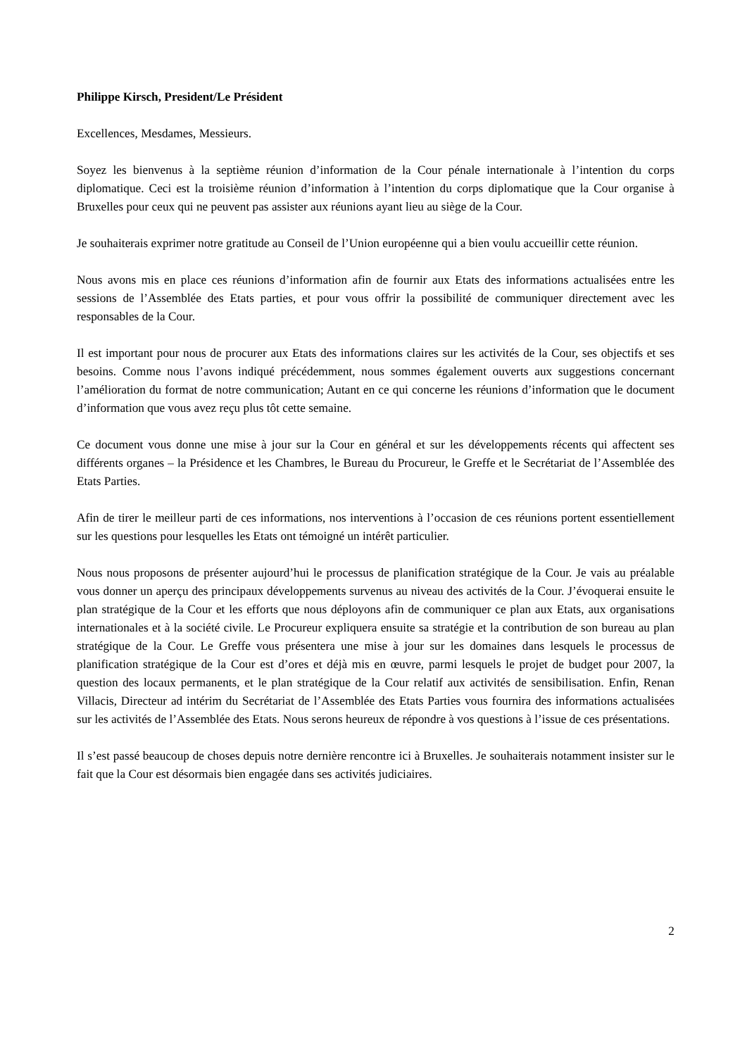Philippe Kirsch, President/Le Président
Excellences, Mesdames, Messieurs.
Soyez les bienvenus à la septième réunion d’information de la Cour pénale internationale à l’intention du corps diplomatique. Ceci est la troisième réunion d’information à l’intention du corps diplomatique que la Cour organise à Bruxelles pour ceux qui ne peuvent pas assister aux réunions ayant lieu au siège de la Cour.
Je souhaiterais exprimer notre gratitude au Conseil de l’Union européenne qui a bien voulu accueillir cette réunion.
Nous avons mis en place ces réunions d’information afin de fournir aux Etats des informations actualisées entre les sessions de l’Assemblée des Etats parties, et pour vous offrir la possibilité de communiquer directement avec les responsables de la Cour.
Il est important pour nous de procurer aux Etats des informations claires sur les activités de la Cour, ses objectifs et ses besoins. Comme nous l’avons indiqué précédemment, nous sommes également ouverts aux suggestions concernant l’amélioration du format de notre communication; Autant en ce qui concerne les réunions d’information que le document d’information que vous avez reçu plus tôt cette semaine.
Ce document vous donne une mise à jour sur la Cour en général et sur les développements récents qui affectent ses différents organes – la Présidence et les Chambres, le Bureau du Procureur, le Greffe et le Secrétariat de l’Assemblée des Etats Parties.
Afin de tirer le meilleur parti de ces informations, nos interventions à l’occasion de ces réunions portent essentiellement sur les questions pour lesquelles les Etats ont témoigné un intérêt particulier.
Nous nous proposons de présenter aujourd’hui le processus de planification stratégique de la Cour. Je vais au préalable vous donner un aperçu des principaux développements survenus au niveau des activités de la Cour. J’évoquerai ensuite le plan stratégique de la Cour et les efforts que nous déployons afin de communiquer ce plan aux Etats, aux organisations internationales et à la société civile. Le Procureur expliquera ensuite sa stratégie et la contribution de son bureau au plan stratégique de la Cour. Le Greffe vous présentera une mise à jour sur les domaines dans lesquels le processus de planification stratégique de la Cour est d’ores et déjà mis en œuvre, parmi lesquels le projet de budget pour 2007, la question des locaux permanents, et le plan stratégique de la Cour relatif aux activités de sensibilisation. Enfin, Renan Villacis, Directeur ad intérim du Secrétariat de l’Assemblée des Etats Parties vous fournira des informations actualisées sur les activités de l’Assemblée des Etats. Nous serons heureux de répondre à vos questions à l’issue de ces présentations.
Il s’est passé beaucoup de choses depuis notre dernière rencontre ici à Bruxelles. Je souhaiterais notamment insister sur le fait que la Cour est désormais bien engagée dans ses activités judiciaires.
2